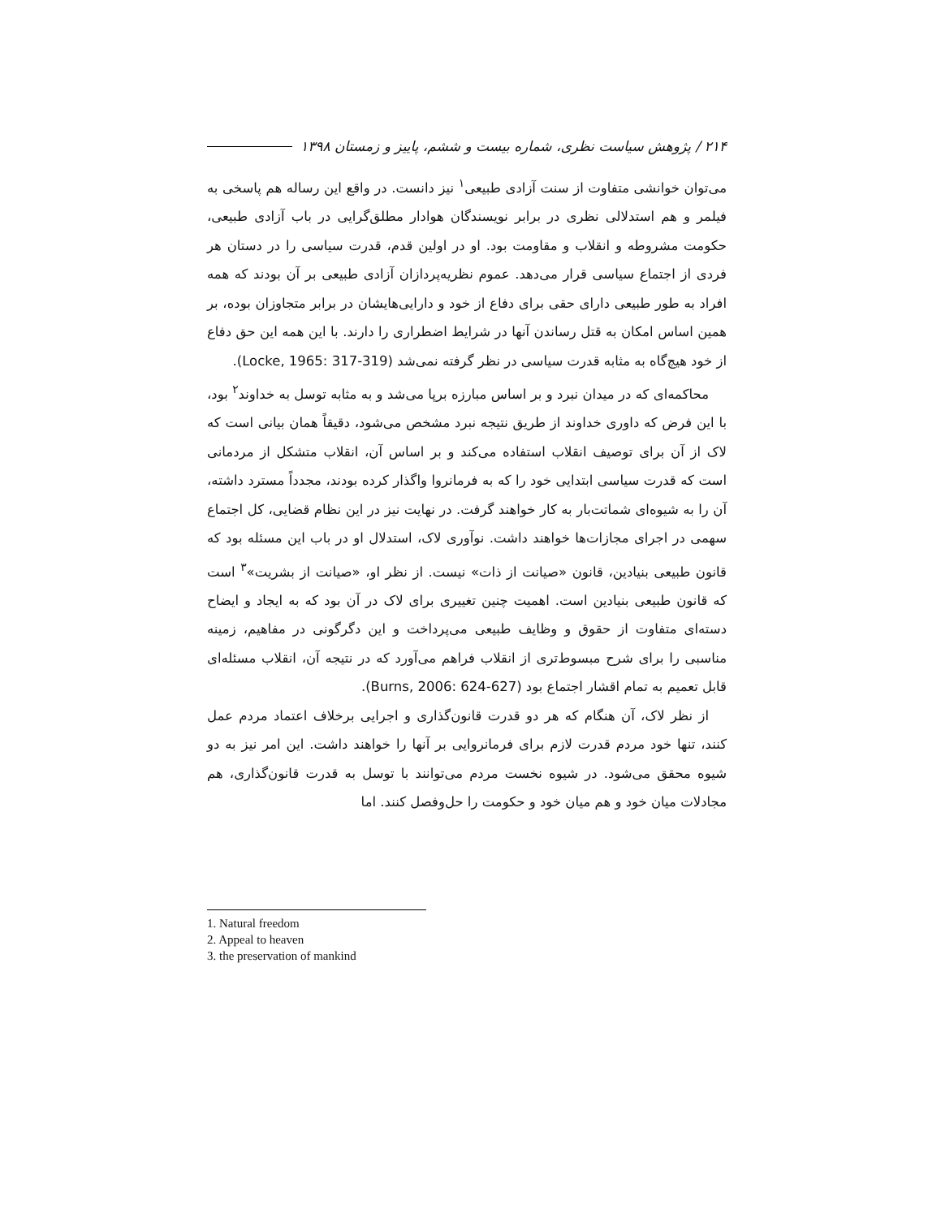۲۱۴ / پژوهش سیاست نظری، شماره بیست و ششم، پاییز و زمستان ۱۳۹۸
می‌توان خوانشی متفاوت از سنت آزادی طبیعی<sup>۱</sup> نیز دانست. در واقع این رساله هم پاسخی به فیلمر و هم استدلالی نظری در برابر نویسندگان هوادار مطلق‌گرایی در باب آزادی طبیعی، حکومت مشروطه و انقلاب و مقاومت بود. او در اولین قدم، قدرت سیاسی را در دستان هر فردی از اجتماع سیاسی قرار می‌دهد. عموم نظریه‌پردازان آزادی طبیعی بر آن بودند که همه افراد به طور طبیعی دارای حقی برای دفاع از خود و دارایی‌هایشان در برابر متجاوزان بوده، بر همین اساس امکان به قتل رساندن آنها در شرایط اضطراری را دارند. با این همه این حق دفاع از خود هیچ‌گاه به مثابه قدرت سیاسی در نظر گرفته نمی‌شد (Locke, 1965: 317-319).
محاکمه‌ای که در میدان نبرد و بر اساس مبارزه برپا می‌شد و به مثابه توسل به خداوند<sup>۲</sup> بود، با این فرض که داوری خداوند از طریق نتیجه نبرد مشخص می‌شود، دقیقاً همان بیانی است که لاک از آن برای توصیف انقلاب استفاده می‌کند و بر اساس آن، انقلاب متشکل از مردمانی است که قدرت سیاسی ابتدایی خود را که به فرمانروا واگذار کرده بودند، مجدداً مسترد داشته، آن را به شیوه‌ای شماتت‌بار به کار خواهند گرفت. در نهایت نیز در این نظام قضایی، کل اجتماع سهمی در اجرای مجازات‌ها خواهند داشت. نوآوری لاک، استدلال او در باب این مسئله بود که قانون طبیعی بنیادین، قانون «صیانت از ذات» نیست. از نظر او، «صیانت از بشریت»<sup>۳</sup> است که قانون طبیعی بنیادین است. اهمیت چنین تغییری برای لاک در آن بود که به ایجاد و ایضاح دسته‌ای متفاوت از حقوق و وظایف طبیعی می‌پرداخت و این دگرگونی در مفاهیم، زمینه مناسبی را برای شرح مبسوط‌تری از انقلاب فراهم می‌آورد که در نتیجه آن، انقلاب مسئله‌ای قابل تعمیم به تمام اقشار اجتماع بود (Burns, 2006: 624-627).
از نظر لاک، آن هنگام که هر دو قدرت قانون‌گذاری و اجرایی برخلاف اعتماد مردم عمل کنند، تنها خود مردم قدرت لازم برای فرمانروایی بر آنها را خواهند داشت. این امر نیز به دو شیوه محقق می‌شود. در شیوه نخست مردم می‌توانند با توسل به قدرت قانون‌گذاری، هم مجادلات میان خود و هم میان خود و حکومت را حل‌وفصل کنند. اما
1. Natural freedom
2. Appeal to heaven
3. the preservation of mankind